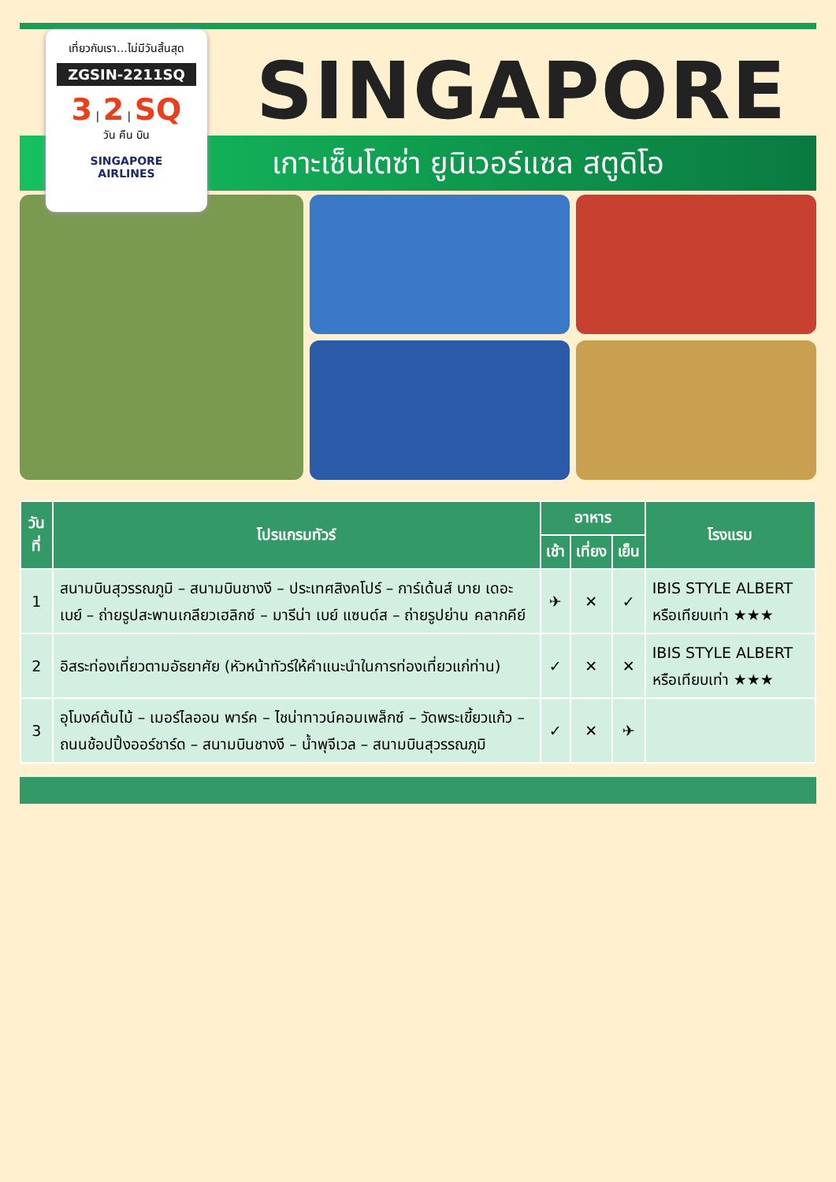เที่ยวกับเรา...ไม่มีวันสิ้นสุด
ZGSIN-2211SQ
3 | 2 | SQ
วัน คืน บิน
SINGAPORE
AIRLINES
SINGAPORE
เกาะเซ็นโตซ่า ยูนิเวอร์แซล สตูดิโอ
| วันที่ | โปรแกรมทัวร์ | อาหาร | | | โรงแรม |
| --- | --- | --- | --- | --- | --- |
| | | เช้า | เที่ยง | เย็น | |
| 1 | สนามบินสุวรรณภูมิ – สนามบินชางงี – ประเทศสิงคโปร์ – การ์เด้นส์ บาย เดอะ เบย์ – ถ่ายรูปสะพานเกลียวเฮลิกซ์ – มารีน่า เบย์ แซนด์ส – ถ่ายรูปย่าน คลากคีย์ | ✈ | ✕ | ✓ | IBIS STYLE ALBERT หรือเทียบเท่า ★★★ |
| 2 | อิสระท่องเที่ยวตามอัธยาศัย (หัวหน้าทัวร์ให้คำแนะนำในการท่องเที่ยวแก่ท่าน) | ✓ | ✕ | ✕ | IBIS STYLE ALBERT หรือเทียบเท่า ★★★ |
| 3 | อุโมงค์ต้นไม้ – เมอร์ไลออน พาร์ค – ไชน่าทาวน์คอมเพล็กซ์ – วัดพระเขี้ยวแก้ว – ถนนช้อปปิ้งออร์ชาร์ด – สนามบินชางงี – น้ำพุจีเวล – สนามบินสุวรรณภูมิ | ✓ | ✕ | ✈ | |